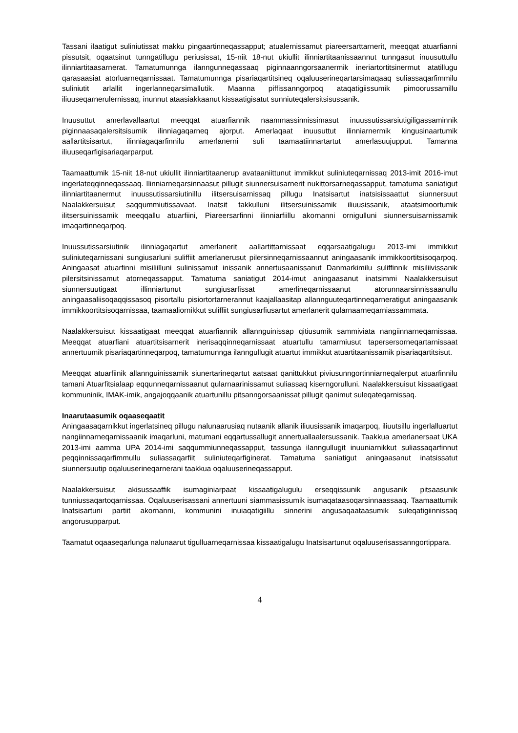Tassani ilaatigut suliniutissat makku pingaartinneqassapput; atualernissamut piareersarttarnerit, meeqqat atuarfianni pissutsit, oqaatsinut tunngatillugu periusissat, 15-niit 18-nut ukiullit ilinniartitaa­nissaannut tunngasut inuusuttullu ilinniartitaasarnerat. Tamatumunnga ilanngunneqassaaq piginnaan­ngorsaanermik ineriartortitsinermut atatillugu qarasaasiat atorluarneqarnissaat. Tamatumunnga pisariaqartitsineq oqaluuserineqartarsimaqaaq suliassaqarfimmilu suliniutit arlallit ingerlanneqar­simallutik. Maanna piffissanngorpoq ataqatigiissumik pimoorussamillu iliuuseqarnerulernissaq, inunnut ataasiakkaanut kissaatigisatut sunniuteqalersitsisussanik.
Inuusuttut amerlavallaartut meeqqat atuarfiannik naammassinnissimasut inuussutissarsiutigiligassa­minnik piginnaasaqalersitsisumik ilinniagaqarneq ajorput. Amerlaqaat inuusuttut ilinniarnermik kingusinaartumik aallartitsisartut, ilinniagaqarfinnilu amerlanerni suli taamaatiinnartartut amerla­suujupput. Tamanna iliuuseqarfigisariaqarparput.
Taamaattumik 15-niit 18-nut ukiullit ilinniartitaanerup avataaniittunut immikkut suliniuteqarnissaq 2013-imit 2016-imut ingerlateqqinneqassaaq. Ilinniarneqarsinnaasut pillugit siunnersuisarnerit nukittorsarne­qassapput, tamatuma saniatigut ilinniartitaanermut inuussutissarsiutinillu ilitsersuisarnissaq pillugu Inatsisartut inatsisissaattut siunnersuut Naalakkersuisut saqqummiutissavaat. Inatsit takkulluni ilitsersuinissamik iliuusissanik, ataatsimoortumik ilitsersuinissamik meeqqallu atuarfiini, Piareersarfinni ilinniarfiillu akornanni ornigulluni siunnersuisarnissamik imaqartinneqarpoq.
Inuussutissarsiutinik ilinniagaqartut amerlanerit aallartittarnissaat eqqarsaatigalugu 2013-imi immikkut suliniuteqarnissani sungiusarluni suliffiit amerlanerusut pilersinneqarnissaannut aningaasanik immikkoortitsisoqarpoq. Aningaasat atuarfinni misiliilluni sulinissamut inissanik annertusaanissanut Danmarkimilu suliffinnik misiliivissanik pilersitsinissamut atorneqassapput. Tamatuma saniatigut 2014-imut aningaasanut inatsimmi Naalakkersuisut siunnersuutigaat illinniartunut sungiusarfissat amerlineqarnissaanut atorunnaarsinnissaanullu aningaasaliisoqaqqissasoq pisortallu pisiortortarne­rannut kaajallaasitap allannguuteqartinneqarneratigut aningaasanik immikkoortitsisoqarnissaa, taamaaliornikkut suliffiit sungiusarfiusartut amerlanerit qularnaarneqarniassammata.
Naalakkersuisut kissaatigaat meeqqat atuarfiannik allannguinissap qitiusumik sammiviata nangiin­narneqarnissaa. Meeqqat atuarfiani atuartitsisarnerit inerisaqqinneqarnissaat atuartullu tamarmiusut tapersersorneqartarnissaat annertuumik pisariaqartinneqarpoq, tamatumunnga ilanngullugit atuartut immikkut atuartitaanissamik pisariaqartitsisut.
Meeqqat atuarfiinik allannguinissamik siunertarineqartut aatsaat qanittukkut piviusunngortinniarneqa­lerput atuarfinnilu tamani Atuarfitsialaap eqqunneqarnissaanut qularnaarinissamut suliassaq kiserngorulluni. Naalakkersuisut kissaatigaat kommuninik, IMAK-imik, angajoqqaanik atuartunillu pitsanngorsaanissat pillugit qanimut suleqateqarnissaq.
Inaarutaasumik oqaaseqaatit
Aningaasaqarnikkut ingerlatsineq pillugu nalunaarusiaq nutaanik allanik iliuusissanik imaqarpoq, iliuutsillu ingerlalluartut nangiinnarneqarnissaanik imaqarluni, matumani eqqartussallugit annertuallaa­lersussanik. Taakkua amerlanersaat UKA 2013-imi aamma UPA 2014-imi saqqummiunneqassapput, tassunga ilanngullugit inuuniarnikkut suliassaqarfinnut peqqinnissaqarfimmullu suliassaqarfiit suliniute­qarfiginerat. Tamatuma saniatigut aningaasanut inatsissatut siunnersuutip oqaluuserineqarnerani taakkua oqaluuserineqassapput.
Naalakkersuisut akisussaaffik isumaginiarpaat kissaatigalugulu erseqqissunik angusanik pitsaasunik tunniussaqartoqarnissaa. Oqaluuserisassani annertuuni siammasissumik isumaqataasoqarsin­naassaaq. Taamaattumik Inatsisartuni partiit akornanni, kommunini inuiaqatigiillu sinnerini angusaqaa­taasumik suleqatigiinnissaq angorusupparput.
Taamatut oqaaseqarlunga nalunaarut tigulluarneqarnissaa kissaatigalugu Inatsisartunut oqaluuseri­sassanngortippara.
4